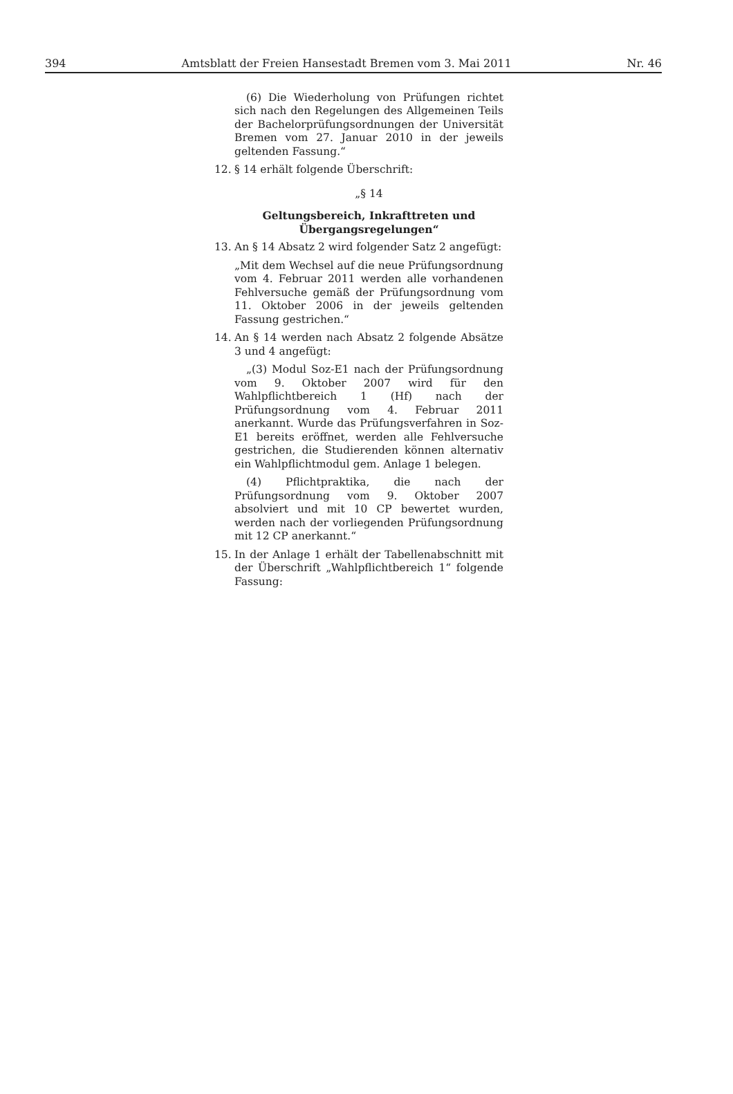394 Amtsblatt der Freien Hansestadt Bremen vom 3. Mai 2011 Nr. 46
(6) Die Wiederholung von Prüfungen richtet sich nach den Regelungen des Allgemeinen Teils der Bachelorprüfungsordnungen der Universität Bremen vom 27. Januar 2010 in der jeweils geltenden Fassung.“
12. § 14 erhält folgende Überschrift:
„§ 14
Geltungsbereich, Inkrafttreten und
Übergangsregelungen“
13. An § 14 Absatz 2 wird folgender Satz 2 angefügt:
„Mit dem Wechsel auf die neue Prüfungsordnung vom 4. Februar 2011 werden alle vorhandenen Fehlversuche gemäß der Prüfungsordnung vom 11. Oktober 2006 in der jeweils geltenden Fassung gestrichen.“
14. An § 14 werden nach Absatz 2 folgende Absätze 3 und 4 angefügt:
„(3) Modul Soz-E1 nach der Prüfungsordnung vom 9. Oktober 2007 wird für den Wahlpflichtbereich 1 (Hf) nach der Prüfungsordnung vom 4. Februar 2011 anerkannt. Wurde das Prüfungsverfahren in Soz-E1 bereits eröffnet, werden alle Fehlversuche gestrichen, die Studierenden können alternativ ein Wahlpflichtmodul gem. Anlage 1 belegen.
(4) Pflichtpraktika, die nach der Prüfungsordnung vom 9. Oktober 2007 absolviert und mit 10 CP bewertet wurden, werden nach der vorliegenden Prüfungsordnung mit 12 CP anerkannt.“
15. In der Anlage 1 erhält der Tabellenabschnitt mit der Überschrift „Wahlpflichtbereich 1“ folgende Fassung: